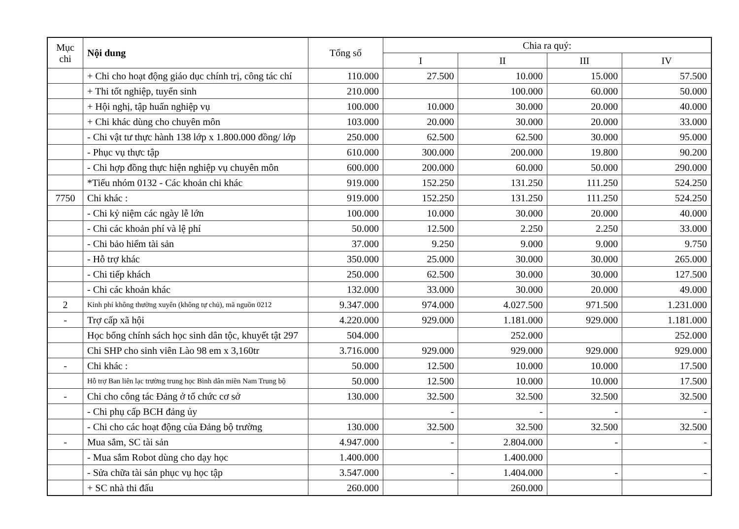| Mục chi | Nội dung | Tổng số | Chia ra quý: | | | |
| --- | --- | --- | --- | --- | --- | --- |
| | | | I | II | III | IV |
| | + Chi cho hoạt động giáo dục chính trị, công tác chí | 110.000 | 27.500 | 10.000 | 15.000 | 57.500 |
| | + Thi tốt nghiệp, tuyển sinh | 210.000 | | 100.000 | 60.000 | 50.000 |
| | + Hội nghị, tập huấn nghiệp vụ | 100.000 | 10.000 | 30.000 | 20.000 | 40.000 |
| | + Chi khác dùng cho chuyên môn | 103.000 | 20.000 | 30.000 | 20.000 | 33.000 |
| | - Chi vật tư thực hành 138 lớp x 1.800.000 đồng/ lớp | 250.000 | 62.500 | 62.500 | 30.000 | 95.000 |
| | - Phục vụ thực tập | 610.000 | 300.000 | 200.000 | 19.800 | 90.200 |
| | - Chi hợp đồng thực hiện nghiệp vụ chuyên môn | 600.000 | 200.000 | 60.000 | 50.000 | 290.000 |
| | *Tiểu nhóm 0132 - Các khoản chi khác | 919.000 | 152.250 | 131.250 | 111.250 | 524.250 |
| 7750 | Chi khác : | 919.000 | 152.250 | 131.250 | 111.250 | 524.250 |
| | - Chi kỷ niệm các ngày lễ lớn | 100.000 | 10.000 | 30.000 | 20.000 | 40.000 |
| | - Chi các khoản phí và lệ phí | 50.000 | 12.500 | 2.250 | 2.250 | 33.000 |
| | - Chi bảo hiểm tài sản | 37.000 | 9.250 | 9.000 | 9.000 | 9.750 |
| | - Hỗ trợ khác | 350.000 | 25.000 | 30.000 | 30.000 | 265.000 |
| | - Chi tiếp khách | 250.000 | 62.500 | 30.000 | 30.000 | 127.500 |
| | - Chi các khoản khác | 132.000 | 33.000 | 30.000 | 20.000 | 49.000 |
| 2 | Kinh phí không thường xuyên (không tự chủ), mã nguồn 0212 | 9.347.000 | 974.000 | 4.027.500 | 971.500 | 1.231.000 |
| - | Trợ cấp xã hội | 4.220.000 | 929.000 | 1.181.000 | 929.000 | 1.181.000 |
| | Học bổng chính sách học sinh dân tộc, khuyết tật 297 | 504.000 | | 252.000 | | 252.000 |
| | Chi SHP cho sinh viên Lào 98 em x 3,160tr | 3.716.000 | 929.000 | 929.000 | 929.000 | 929.000 |
| - | Chi khác : | 50.000 | 12.500 | 10.000 | 10.000 | 17.500 |
| | Hỗ trợ Ban liên lạc trường trung học Bình dân miền Nam Trung bộ | 50.000 | 12.500 | 10.000 | 10.000 | 17.500 |
| - | Chi cho công tác Đảng ở tổ chức cơ sở | 130.000 | 32.500 | 32.500 | 32.500 | 32.500 |
| | - Chi phụ cấp BCH đảng ủy | | - | - | - | - |
| | - Chi cho các hoạt động của Đảng bộ trường | 130.000 | 32.500 | 32.500 | 32.500 | 32.500 |
| - | Mua sắm, SC tài sản | 4.947.000 | - | 2.804.000 | - | - |
| | - Mua sắm Robot dùng cho dạy học | 1.400.000 | | 1.400.000 | | |
| | - Sửa chữa tài sản phục vụ học tập | 3.547.000 | - | 1.404.000 | - | - |
| | + SC nhà thi đấu | 260.000 | | 260.000 | | |